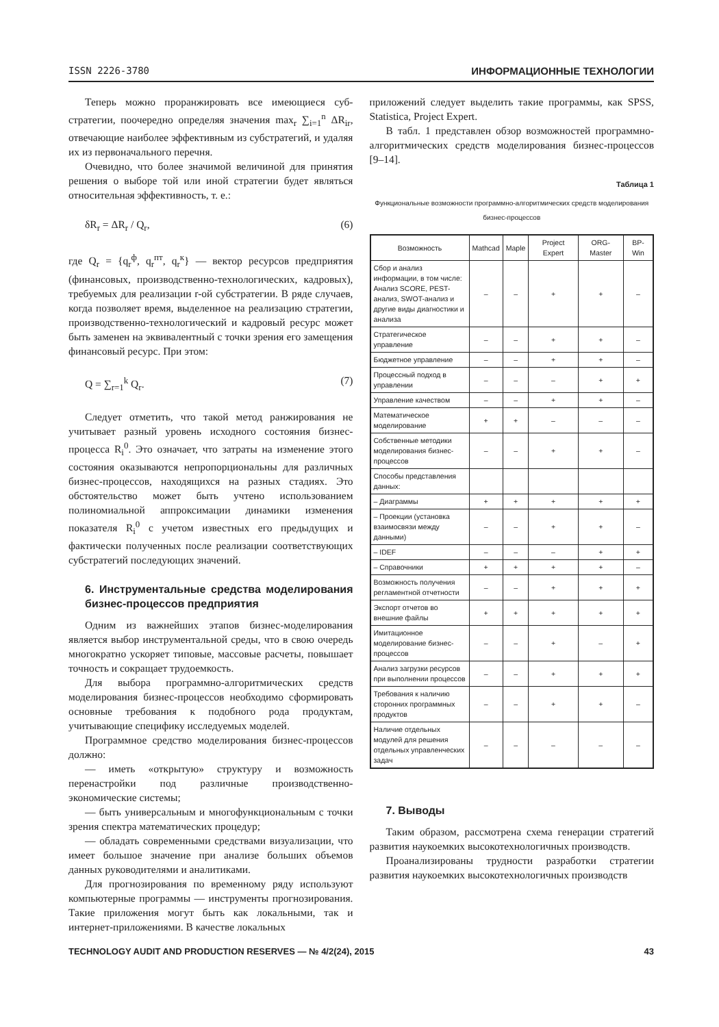ISSN 2226-3780 ИНФОРМАЦИОННЫЕ ТЕХНОЛОГИИ
Теперь можно проранжировать все имеющиеся суб­стратегии, поочередно определяя значения max<sub>r</sub> ∑<sub>i=1</sub><sup>n</sup> ΔR<sub>ir</sub>, отвечающие наиболее эффективным из субстратегий, и удаляя их из первоначального перечня.
Очевидно, что более значимой величиной для принятия решения о выборе той или иной стратегии будет являться относительная эффективность, т. е.:
δR<sub>r</sub> = ΔR<sub>r</sub> / Q<sub>r</sub>, (6)
где Q<sub>r</sub> = {q<sub>r</sub><sup>ф</sup>, q<sub>r</sub><sup>пт</sup>, q<sub>r</sub><sup>к</sup>} — вектор ресурсов предприятия (финансовых, производственно-технологических, кадровых), требуемых для реализации r-ой субстратегии. В ряде случаев, когда позволяет время, выделенное на реализацию стратегии, производственно-технологический и кадровый ресурс может быть заменен на эквивалентный с точки зрения его замещения финансовый ресурс. При этом:
Q = ∑<sub>r=1</sub><sup>k</sup> Q<sub>r</sub>. (7)
Следует отметить, что такой метод ранжирования не учитывает разный уровень исходного состояния бизнес-процесса R<sub>i</sub><sup>0</sup>. Это означает, что затраты на изменение этого состояния оказываются непропорциональны для различных бизнес-процессов, находящихся на разных стадиях. Это обстоятельство может быть учтено использованием полиномиальной аппроксимации динамики изменения показателя R<sub>i</sub><sup>0</sup> с учетом известных его предыдущих и фактически полученных после реализации соответствующих субстратегий последующих значений.
6. Инструментальные средства моделирования бизнес-процессов предприятия
Одним из важнейших этапов бизнес-моделирования является выбор инструментальной среды, что в свою очередь многократно ускоряет типовые, массовые расчеты, повышает точность и сокращает трудоемкость.
Для выбора программно-алгоритмических средств моделирования бизнес-процессов необходимо сформировать основные требования к подобного рода продуктам, учитывающие специфику исследуемых моделей.
Программное средство моделирования бизнес-процессов должно:
— иметь «открытую» структуру и возможность перенастройки под различные производственно-экономические системы;
— быть универсальным и многофункциональным с точки зрения спектра математических процедур;
— обладать современными средствами визуализации, что имеет большое значение при анализе больших объемов данных руководителями и аналитиками.
Для прогнозирования по временному ряду используют компьютерные программы — инструменты прогнозирования. Такие приложения могут быть как локальными, так и интернет-приложениями. В качестве локальных
приложений следует выделить такие программы, как SPSS, Statistica, Project Expert.
В табл. 1 представлен обзор возможностей программно-алгоритмических средств моделирования бизнес-процессов [9–14].
Таблица 1
Функциональные возможности программно-алгоритмических средств моделирования бизнес-процессов
| Возможность | Mathcad | Maple | Project Expert | ORG-Master | BP-Win |
| --- | --- | --- | --- | --- | --- |
| Сбор и анализ информации, в том числе: Анализ SCORE, PEST-анализ, SWOT-анализ и другие виды диагностики и анализа | – | – | + | + | – |
| Стратегическое управление | – | – | + | + | – |
| Бюджетное управление | – | – | + | + | – |
| Процессный подход в управлении | – | – | – | + | + |
| Управление качеством | – | – | + | + | – |
| Математическое моделирование | + | + | – | – | – |
| Собственные методики моделирования бизнес-процессов | – | – | + | + | – |
| Способы представления данных: | | | | | |
| – Диаграммы | + | + | + | + | + |
| – Проекции (установка взаимосвязи между данными) | – | – | + | + | – |
| – IDEF | – | – | – | + | + |
| – Справочники | + | + | + | + | – |
| Возможность получения регламентной отчетности | – | – | + | + | + |
| Экспорт отчетов во внешние файлы | + | + | + | + | + |
| Имитационное моделирование бизнес-процессов | – | – | + | – | + |
| Анализ загрузки ресурсов при выполнении процессов | – | – | + | + | + |
| Требования к наличию сторонних программных продуктов | – | – | + | + | – |
| Наличие отдельных модулей для решения отдельных управленческих задач | – | – | – | – | – |
7. Выводы
Таким образом, рассмотрена схема генерации стратегий развития наукоемких высокотехнологичных производств.
Проанализированы трудности разработки стратегии развития наукоемких высокотехнологичных производств
TECHNOLOGY AUDIT AND PRODUCTION RESERVES — № 4/2(24), 2015 43